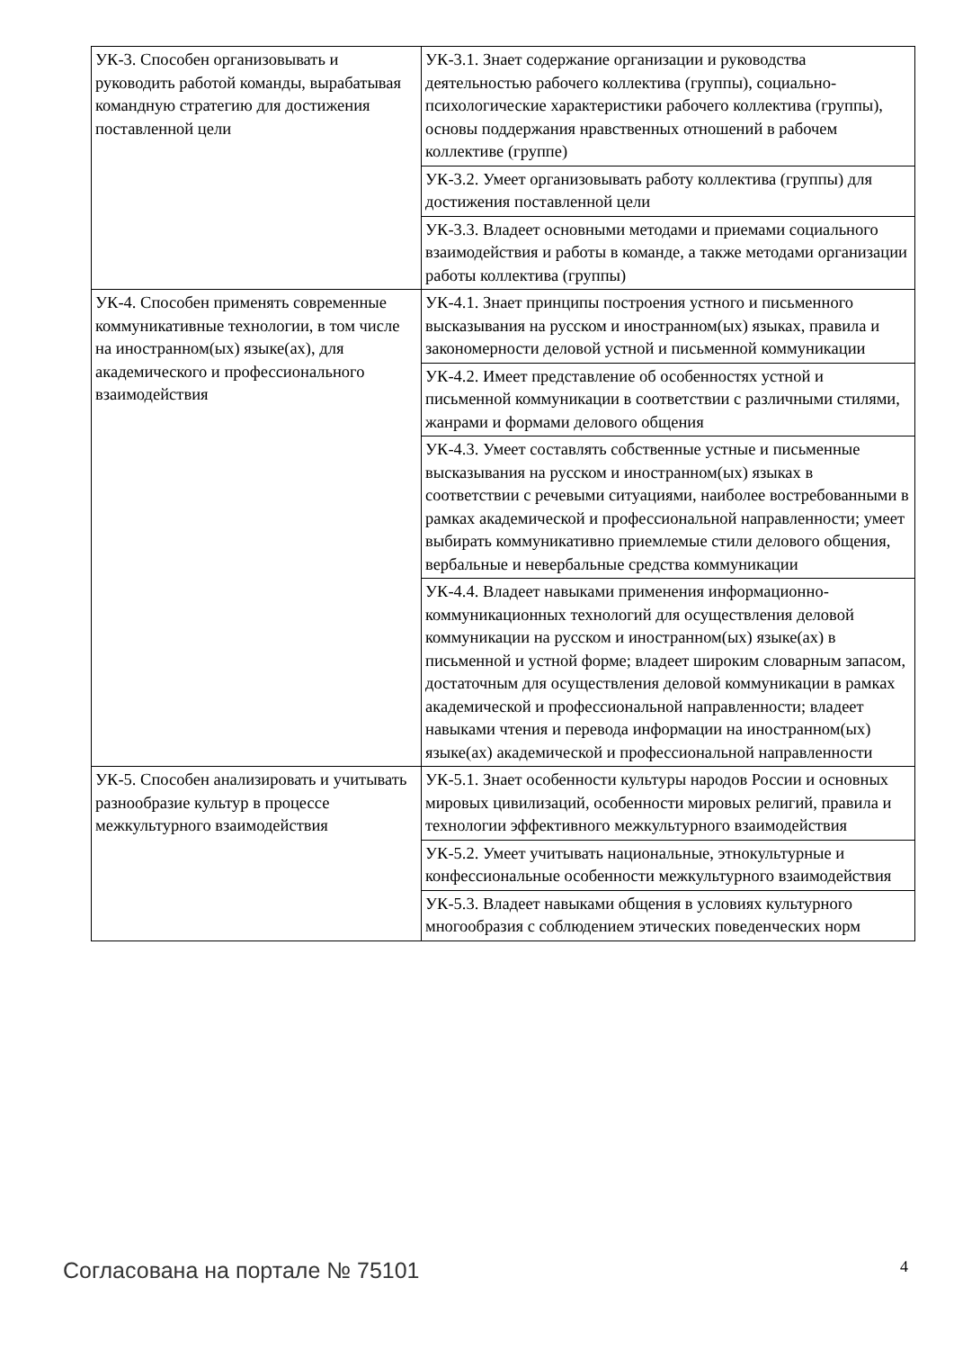| УК-3. Способен организовывать и руководить работой команды, вырабатывая командную стратегию для достижения поставленной цели | УК-3.1. Знает содержание организации и руководства деятельностью рабочего коллектива (группы), социально-психологические характеристики рабочего коллектива (группы), основы поддержания нравственных отношений в рабочем коллективе (группе) |
| | УК-3.2. Умеет организовывать работу коллектива (группы) для достижения поставленной цели |
| | УК-3.3. Владеет основными методами и приемами социального взаимодействия и работы в команде, а также методами организации работы коллектива (группы) |
| УК-4. Способен применять современные коммуникативные технологии, в том числе на иностранном(ых) языке(ах), для академического и профессионального взаимодействия | УК-4.1. Знает принципы построения устного и письменного высказывания на русском и иностранном(ых) языках, правила и закономерности деловой устной и письменной коммуникации |
| | УК-4.2. Имеет представление об особенностях устной и письменной коммуникации в соответствии с различными стилями, жанрами и формами делового общения |
| | УК-4.3. Умеет составлять собственные устные и письменные высказывания на русском и иностранном(ых) языках в соответствии с речевыми ситуациями, наиболее востребованными в рамках академической и профессиональной направленности; умеет выбирать коммуникативно приемлемые стили делового общения, вербальные и невербальные средства коммуникации |
| | УК-4.4. Владеет навыками применения информационно-коммуникационных технологий для осуществления деловой коммуникации на русском и иностранном(ых) языке(ах) в письменной и устной форме; владеет широким словарным запасом, достаточным для осуществления деловой коммуникации в рамках академической и профессиональной направленности; владеет навыками чтения и перевода информации на иностранном(ых) языке(ах) академической и профессиональной направленности |
| УК-5. Способен анализировать и учитывать разнообразие культур в процессе межкультурного взаимодействия | УК-5.1. Знает особенности культуры народов России и основных мировых цивилизаций, особенности мировых религий, правила и технологии эффективного межкультурного взаимодействия |
| | УК-5.2. Умеет учитывать национальные, этнокультурные и конфессиональные особенности межкультурного взаимодействия |
| | УК-5.3. Владеет навыками общения в условиях культурного многообразия с соблюдением этических поведенческих норм |
Согласована на портале № 75101 4